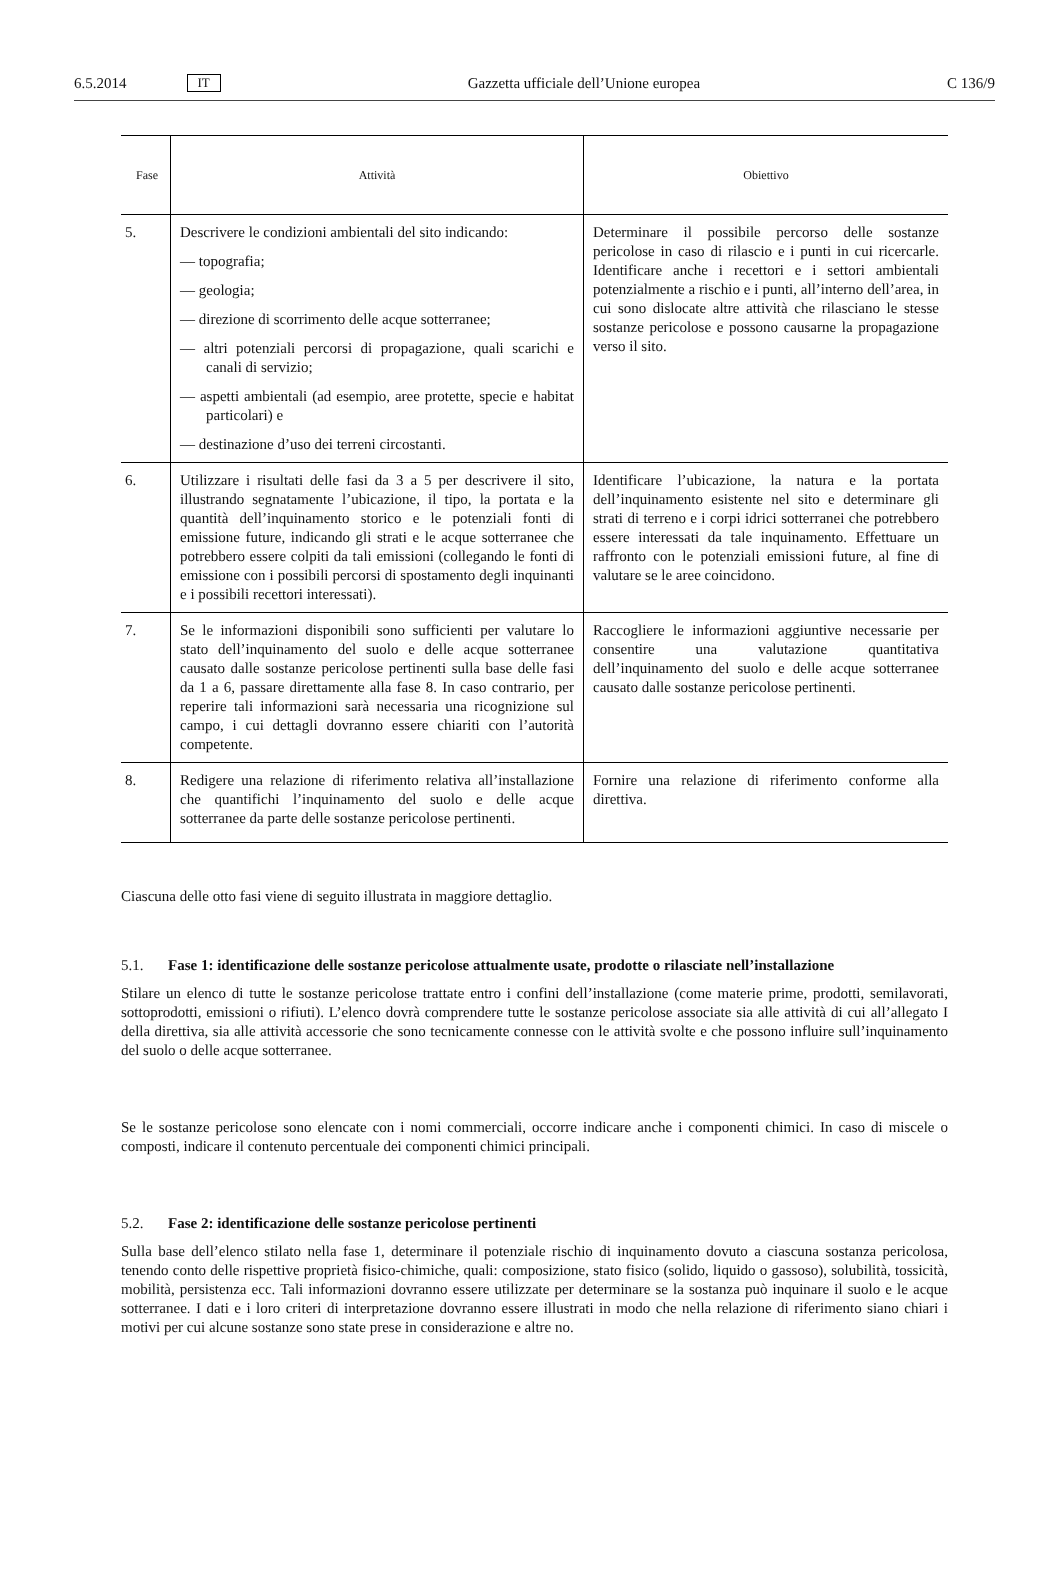6.5.2014 IT Gazzetta ufficiale dell’Unione europea C 136/9
| Fase | Attività | Obiettivo |
| --- | --- | --- |
| 5. | Descrivere le condizioni ambientali del sito indicando: — topografia; — geologia; — direzione di scorrimento delle acque sotterranee; — altri potenziali percorsi di propagazione, quali scarichi e canali di servizio; — aspetti ambientali (ad esempio, aree protette, specie e habitat particolari) e — destinazione d’uso dei terreni circostanti. | Determinare il possibile percorso delle sostanze pericolose in caso di rilascio e i punti in cui ricercarle. Identificare anche i recettori e i settori ambientali potenzialmente a rischio e i punti, all’interno dell’area, in cui sono dislocate altre attività che rilasciano le stesse sostanze pericolose e possono causarne la propagazione verso il sito. |
| 6. | Utilizzare i risultati delle fasi da 3 a 5 per descrivere il sito, illustrando segnatamente l’ubicazione, il tipo, la portata e la quantità dell’inquinamento storico e le potenziali fonti di emissione future, indicando gli strati e le acque sotterranee che potrebbero essere colpiti da tali emissioni (collegando le fonti di emissione con i possibili percorsi di spostamento degli inquinanti e i possibili recettori interessati). | Identificare l’ubicazione, la natura e la portata dell’inquinamento esistente nel sito e determinare gli strati di terreno e i corpi idrici sotterranei che potrebbero essere interessati da tale inquinamento. Effettuare un raffronto con le potenziali emissioni future, al fine di valutare se le aree coincidono. |
| 7. | Se le informazioni disponibili sono sufficienti per valutare lo stato dell’inquinamento del suolo e delle acque sotterranee causato dalle sostanze pericolose pertinenti sulla base delle fasi da 1 a 6, passare direttamente alla fase 8. In caso contrario, per reperire tali informazioni sarà necessaria una ricognizione sul campo, i cui dettagli dovranno essere chiariti con l’autorità competente. | Raccogliere le informazioni aggiuntive necessarie per consentire una valutazione quantitativa dell’inquinamento del suolo e delle acque sotterranee causato dalle sostanze pericolose pertinenti. |
| 8. | Redigere una relazione di riferimento relativa all’installazione che quantifichi l’inquinamento del suolo e delle acque sotterranee da parte delle sostanze pericolose pertinenti. | Fornire una relazione di riferimento conforme alla direttiva. |
Ciascuna delle otto fasi viene di seguito illustrata in maggiore dettaglio.
5.1. Fase 1: identificazione delle sostanze pericolose attualmente usate, prodotte o rilasciate nell’installazione
Stilare un elenco di tutte le sostanze pericolose trattate entro i confini dell’installazione (come materie prime, prodotti, semilavorati, sottoprodotti, emissioni o rifiuti). L’elenco dovrà comprendere tutte le sostanze pericolose associate sia alle attività di cui all’allegato I della direttiva, sia alle attività accessorie che sono tecnicamente connesse con le attività svolte e che possono influire sull’inquinamento del suolo o delle acque sotterranee.
Se le sostanze pericolose sono elencate con i nomi commerciali, occorre indicare anche i componenti chimici. In caso di miscele o composti, indicare il contenuto percentuale dei componenti chimici principali.
5.2. Fase 2: identificazione delle sostanze pericolose pertinenti
Sulla base dell’elenco stilato nella fase 1, determinare il potenziale rischio di inquinamento dovuto a ciascuna sostanza pericolosa, tenendo conto delle rispettive proprietà fisico-chimiche, quali: composizione, stato fisico (solido, liquido o gassoso), solubilità, tossicità, mobilità, persistenza ecc. Tali informazioni dovranno essere utilizzate per determinare se la sostanza può inquinare il suolo e le acque sotterranee. I dati e i loro criteri di interpretazione dovranno essere illustrati in modo che nella relazione di riferimento siano chiari i motivi per cui alcune sostanze sono state prese in considerazione e altre no.